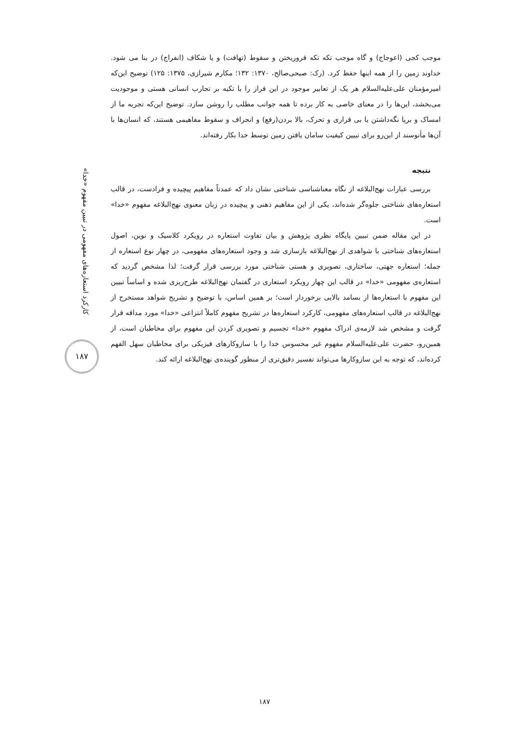موجب کجی (اعوجاج) و گاه موجب تکه تکه فروریختن و سقوط (تهافت) و یا شکاف (انفراج) در بنا می شود. خداوند زمین را از همه اینها حفظ کرد. (رک: صبحی‌صالح، ۱۳۷۰: ۱۳۲؛ مکارم شیرازی، ۱۳۷۵: ۱۲۵) توضیح این‌که امیرمؤمنان علی‌علیه‌السلام هر یک از تعابیر موجود در این فراز را با تکیه بر تجارب انسانی هستی و موجودیت می‌بخشد، این‌ها را در معنای خاصی به کار برده تا همه جوانب مطلب را روشن سازد. توضیح این‌که تجربه ما از امساک و برپا نگه‌داشتن یا بی قراری و تحرک، بالا بردن(رفع) و انحراف و سقوط مفاهیمی هستند، که انسان‌ها با آن‌ها مأنوسند از این‌رو برای تبیین کیفیت سامان یافتن زمین توسط خدا بکار رفته‌اند.
نتیجه
بررسی عبارات نهج‌البلاغه از نگاه معناشناسی شناختی نشان داد که عمدتاً مفاهیم پیچیده و فرادست، در قالب استعاره‌های شناختی جلوه‌گر شده‌اند، یکی از این مفاهیم ذهنی و پیچیده در زبان معنوی نهج‌البلاغه مفهوم «خدا» است.
در این مقاله ضمن تبیین پایگاه نظری پژوهش و بیان تفاوت استعاره در رویکرد کلاسیک و نوین، اصول استعاره‌های شناختی با شواهدی از نهج‌البلاغه بازسازی شد و وجود استعاره‌های مفهومی، در چهار نوع استعاره از جمله؛ استعاره جهتی، ساختاری، تصویری و هستی شناختی مورد بررسی قرار گرفت؛ لذا مشخص گردید که استعاره‌ی مفهومی «خدا» در قالب این چهار رویکرد استعاری در گفتمان نهج‌البلاغه طرح‌ریزی شده و اساساً تبیین این مفهوم با استعاره‌ها از بسامد بالایی برخوردار است؛ بر همین اساس، با توضیح و تشریح شواهد مستخرج از نهج‌البلاغه در قالب استعاره‌های مفهومی، کارکرد استعاره‌ها در تشریح مفهوم کاملاً انتزاعی «خدا» مورد مداقه قرار گرفت و مشخص شد لازمه‌ی ادراک مفهوم «خدا» تجسیم و تصویری کردن این مفهوم برای مخاطبان است، از همین‌رو، حضرت علی‌علیه‌السلام مفهوم غیر محسوس خدا را با سازوکارهای فیزیکی برای مخاطبان سهل الفهم کرده‌اند، که توجه به این سازوکارها می‌تواند تفسیر دقیق‌تری از منظور گوینده‌ی نهج‌البلاغه ارائه کند.
کارکرد استعاره‌های مفهومی در تبیین مفهوم «خدا»
۱۸۷
۱۸۷